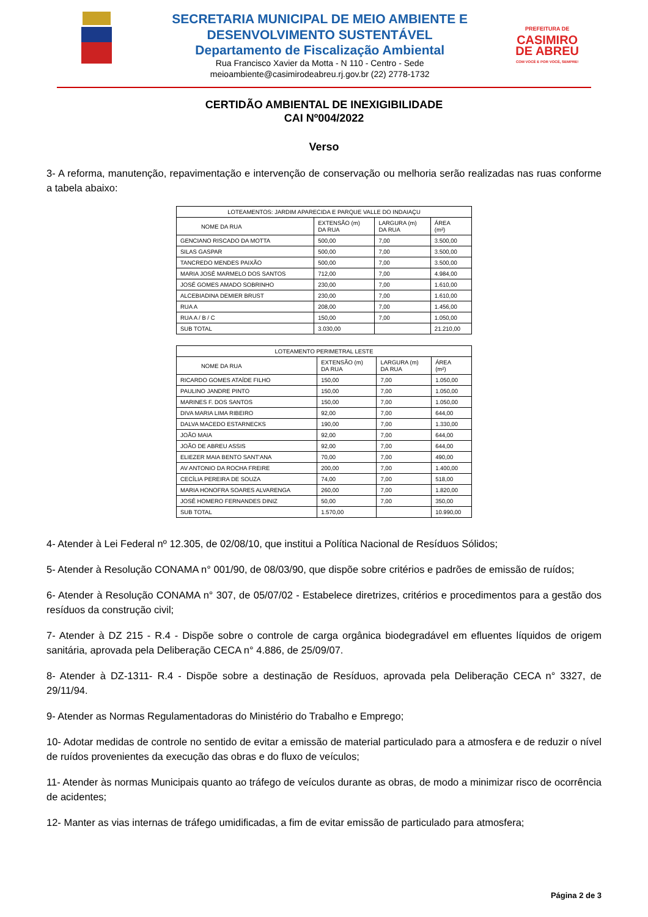SECRETARIA MUNICIPAL DE MEIO AMBIENTE E
DESENVOLVIMENTO SUSTENTÁVEL
Departamento de Fiscalização Ambiental
Rua Francisco Xavier da Motta - N 110 - Centro - Sede
meioambiente@casimirodeabreu.rj.gov.br (22) 2778-1732
PREFEITURA DE
CASIMIRO
DE ABREU
COM VOCÊ E POR VOCÊ, SEMPRE!
CERTIDÃO AMBIENTAL DE INEXIGIBILIDADE
CAI Nº004/2022
Verso
3- A reforma, manutenção, repavimentação e intervenção de conservação ou melhoria serão realizadas nas ruas conforme a tabela abaixo:
| LOTEAMENTOS: JARDIM APARECIDA E PARQUE VALLE DO INDAIAÇU | | | |
| --- | --- | --- | --- |
| NOME DA RUA | EXTENSÃO (m) DA RUA | LARGURA (m) DA RUA | ÁREA (m²) |
| GENCIANO RISCADO DA MOTTA | 500,00 | 7,00 | 3.500,00 |
| SILAS GASPAR | 500,00 | 7,00 | 3.500,00 |
| TANCREDO MENDES PAIXÃO | 500,00 | 7,00 | 3.500,00 |
| MARIA JOSÉ MARMELO DOS SANTOS | 712,00 | 7,00 | 4.984,00 |
| JOSÉ GOMES AMADO SOBRINHO | 230,00 | 7,00 | 1.610,00 |
| ALCEBIADINA DEMIER BRUST | 230,00 | 7,00 | 1.610,00 |
| RUA A | 208,00 | 7,00 | 1.456,00 |
| RUA A / B / C | 150,00 | 7,00 | 1.050,00 |
| SUB TOTAL | 3.030,00 | | 21.210,00 |
| LOTEAMENTO PERIMETRAL LESTE | | | |
| --- | --- | --- | --- |
| NOME DA RUA | EXTENSÃO (m) DA RUA | LARGURA (m) DA RUA | ÁREA (m²) |
| RICARDO GOMES ATAÍDE FILHO | 150,00 | 7,00 | 1.050,00 |
| PAULINO JANDRE PINTO | 150,00 | 7,00 | 1.050,00 |
| MARINES F. DOS SANTOS | 150,00 | 7,00 | 1.050,00 |
| DIVA MARIA LIMA RIBEIRO | 92,00 | 7,00 | 644,00 |
| DALVA MACEDO ESTARNECKS | 190,00 | 7,00 | 1.330,00 |
| JOÃO MAIA | 92,00 | 7,00 | 644,00 |
| JOÃO DE ABREU ASSIS | 92,00 | 7,00 | 644,00 |
| ELIEZER MAIA BENTO SANT'ANA | 70,00 | 7,00 | 490,00 |
| AV ANTONIO DA ROCHA FREIRE | 200,00 | 7,00 | 1.400,00 |
| CECÍLIA PEREIRA DE SOUZA | 74,00 | 7,00 | 518,00 |
| MARIA HONOFRA SOARES ALVARENGA | 260,00 | 7,00 | 1.820,00 |
| JOSÉ HOMERO FERNANDES DINIZ | 50,00 | 7,00 | 350,00 |
| SUB TOTAL | 1.570,00 | | 10.990,00 |
4- Atender à Lei Federal nº 12.305, de 02/08/10, que institui a Política Nacional de Resíduos Sólidos;
5- Atender à Resolução CONAMA n° 001/90, de 08/03/90, que dispõe sobre critérios e padrões de emissão de ruídos;
6- Atender à Resolução CONAMA n° 307, de 05/07/02 - Estabelece diretrizes, critérios e procedimentos para a gestão dos resíduos da construção civil;
7- Atender à DZ 215 - R.4 - Dispõe sobre o controle de carga orgânica biodegradável em efluentes líquidos de origem sanitária, aprovada pela Deliberação CECA n° 4.886, de 25/09/07.
8- Atender à DZ-1311- R.4 - Dispõe sobre a destinação de Resíduos, aprovada pela Deliberação CECA n° 3327, de 29/11/94.
9- Atender as Normas Regulamentadoras do Ministério do Trabalho e Emprego;
10- Adotar medidas de controle no sentido de evitar a emissão de material particulado para a atmosfera e de reduzir o nível de ruídos provenientes da execução das obras e do fluxo de veículos;
11- Atender às normas Municipais quanto ao tráfego de veículos durante as obras, de modo a minimizar risco de ocorrência de acidentes;
12- Manter as vias internas de tráfego umidificadas, a fim de evitar emissão de particulado para atmosfera;
Página 2 de 3